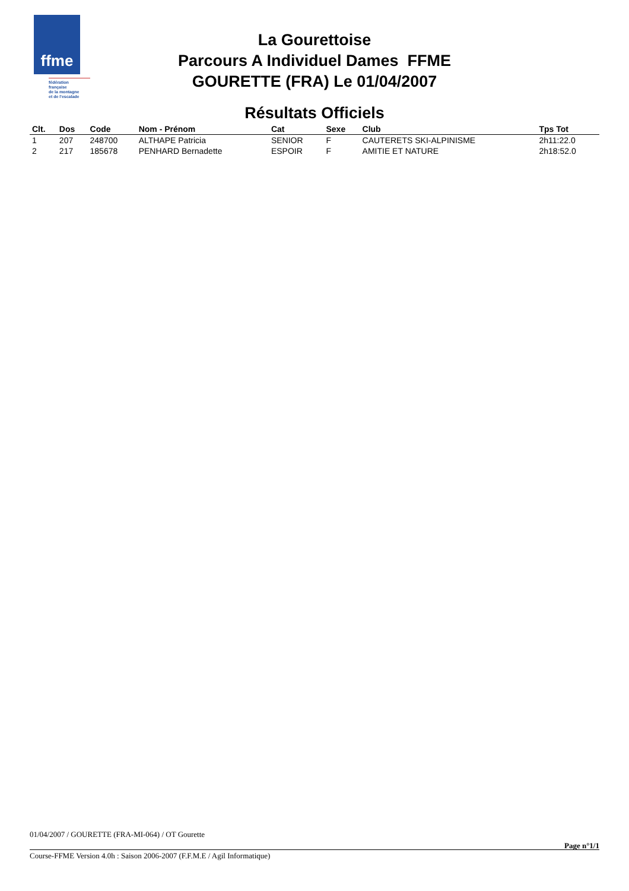ffme
fédération
française
de la montagne
et de l'escalade
La Gourettoise
Parcours A Individuel Dames FFME
GOURETTE (FRA) Le 01/04/2007
Résultats Officiels
| Clt. | Dos | Code | Nom - Prénom | Cat | Sexe | Club | Tps Tot |
| --- | --- | --- | --- | --- | --- | --- | --- |
| 1 | 207 | 248700 | ALTHAPE Patricia | SENIOR | F | CAUTERETS SKI-ALPINISME | 2h11:22.0 |
| 2 | 217 | 185678 | PENHARD Bernadette | ESPOIR | F | AMITIE ET NATURE | 2h18:52.0 |
01/04/2007 / GOURETTE (FRA-MI-064) / OT Gourette
Page n°1/1
Course-FFME Version 4.0h : Saison 2006-2007 (F.F.M.E / Agil Informatique)